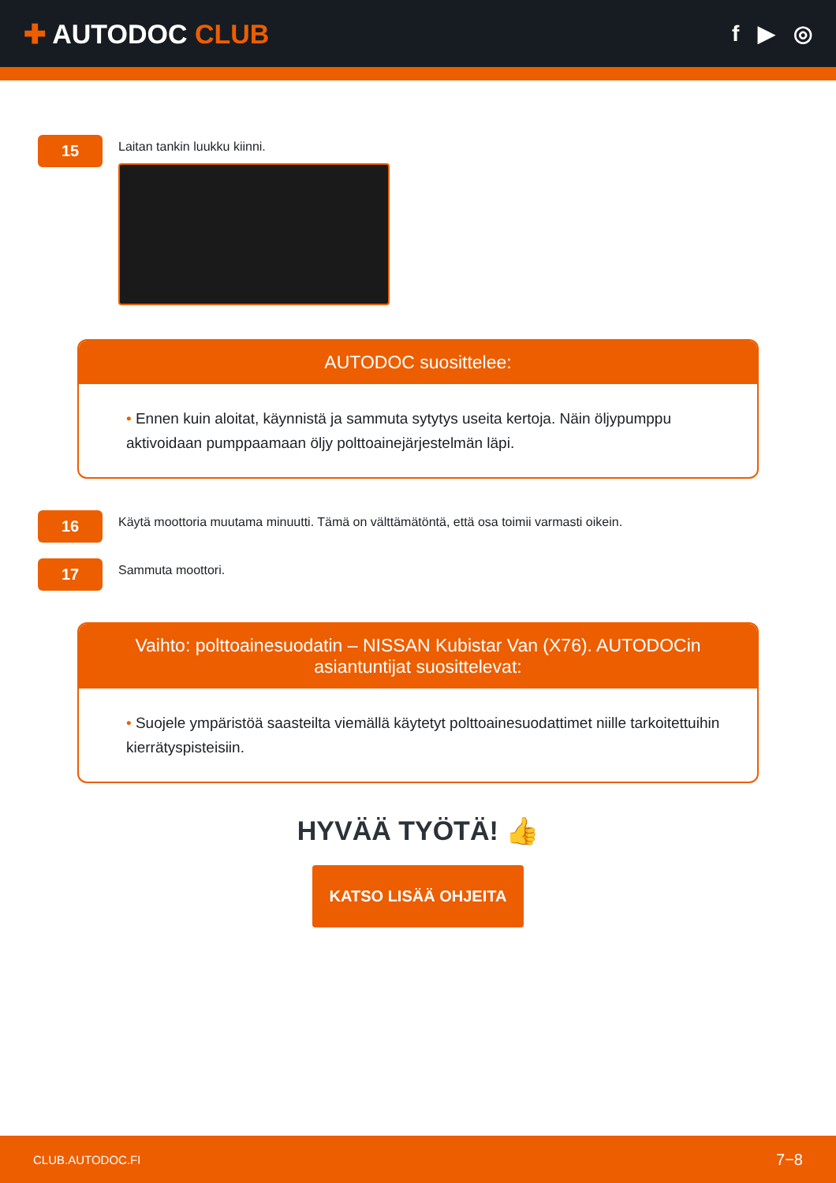✚ AUTODOC CLUB
f ▶ ◎
15
Laitan tankin luukku kiinni.
AUTODOC suosittelee:
• Ennen kuin aloitat, käynnistä ja sammuta sytytys useita kertoja. Näin öljypumppu aktivoidaan pumppaamaan öljy polttoainejärjestelmän läpi.
16
Käytä moottoria muutama minuutti. Tämä on välttämätöntä, että osa toimii varmasti oikein.
17
Sammuta moottori.
Vaihto: polttoainesuodatin – NISSAN Kubistar Van (X76). AUTODOCin asiantuntijat suosittelevat:
• Suojele ympäristöä saasteilta viemällä käytetyt polttoainesuodattimet niille tarkoitettuihin kierrätyspisteisiin.
HYVÄÄ TYÖTÄ! 👍
KATSO LISÄÄ OHJEITA
CLUB.AUTODOC.FI 7−8